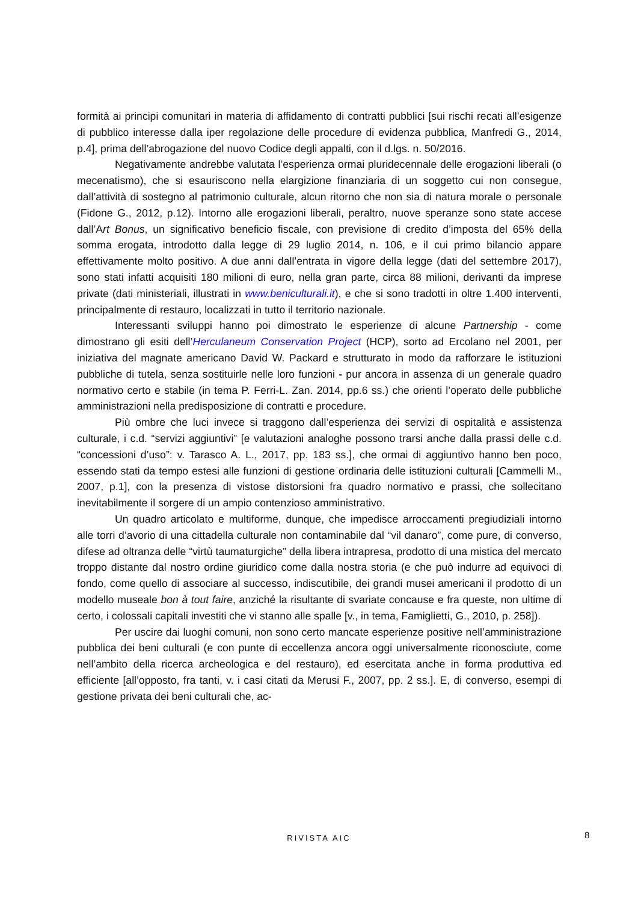formità ai principi comunitari in materia di affidamento di contratti pubblici [sui rischi recati all’esigenze di pubblico interesse dalla iper regolazione delle procedure di evidenza pubblica, Manfredi G., 2014, p.4], prima dell’abrogazione del nuovo Codice degli appalti, con il d.lgs. n. 50/2016.
Negativamente andrebbe valutata l’esperienza ormai pluridecennale delle erogazioni liberali (o mecenatismo), che si esauriscono nella elargizione finanziaria di un soggetto cui non consegue, dall’attività di sostegno al patrimonio culturale, alcun ritorno che non sia di natura morale o personale (Fidone G., 2012, p.12). Intorno alle erogazioni liberali, peraltro, nuove speranze sono state accese dall’Art Bonus, un significativo beneficio fiscale, con previsione di credito d’imposta del 65% della somma erogata, introdotto dalla legge di 29 luglio 2014, n. 106, e il cui primo bilancio appare effettivamente molto positivo. A due anni dall’entrata in vigore della legge (dati del settembre 2017), sono stati infatti acquisiti 180 milioni di euro, nella gran parte, circa 88 milioni, derivanti da imprese private (dati ministeriali, illustrati in www.beniculturali.it), e che si sono tradotti in oltre 1.400 interventi, principalmente di restauro, localizzati in tutto il territorio nazionale.
Interessanti sviluppi hanno poi dimostrato le esperienze di alcune Partnership - come dimostrano gli esiti dell’Herculaneum Conservation Project (HCP), sorto ad Ercolano nel 2001, per iniziativa del magnate americano David W. Packard e strutturato in modo da rafforzare le istituzioni pubbliche di tutela, senza sostituirle nelle loro funzioni - pur ancora in assenza di un generale quadro normativo certo e stabile (in tema P. Ferri-L. Zan. 2014, pp.6 ss.) che orienti l’operato delle pubbliche amministrazioni nella predisposizione di contratti e procedure.
Più ombre che luci invece si traggono dall’esperienza dei servizi di ospitalità e assistenza culturale, i c.d. “servizi aggiuntivi” [e valutazioni analoghe possono trarsi anche dalla prassi delle c.d. “concessioni d’uso”: v. Tarasco A. L., 2017, pp. 183 ss.], che ormai di aggiuntivo hanno ben poco, essendo stati da tempo estesi alle funzioni di gestione ordinaria delle istituzioni culturali [Cammelli M., 2007, p.1], con la presenza di vistose distorsioni fra quadro normativo e prassi, che sollecitano inevitabilmente il sorgere di un ampio contenzioso amministrativo.
Un quadro articolato e multiforme, dunque, che impedisce arroccamenti pregiudiziali intorno alle torri d’avorio di una cittadella culturale non contaminabile dal “vil danaro”, come pure, di converso, difese ad oltranza delle “virtù taumaturgiche” della libera intrapresa, prodotto di una mistica del mercato troppo distante dal nostro ordine giuridico come dalla nostra storia (e che può indurre ad equivoci di fondo, come quello di associare al successo, indiscutibile, dei grandi musei americani il prodotto di un modello museale bon à tout faire, anziché la risultante di svariate concause e fra queste, non ultime di certo, i colossali capitali investiti che vi stanno alle spalle [v., in tema, Famiglietti, G., 2010, p. 258]).
Per uscire dai luoghi comuni, non sono certo mancate esperienze positive nell’amministrazione pubblica dei beni culturali (e con punte di eccellenza ancora oggi universalmente riconosciute, come nell’ambito della ricerca archeologica e del restauro), ed esercitata anche in forma produttiva ed efficiente [all’opposto, fra tanti, v. i casi citati da Merusi F., 2007, pp. 2 ss.]. E, di converso, esempi di gestione privata dei beni culturali che, ac-
RIVISTA AIC 8